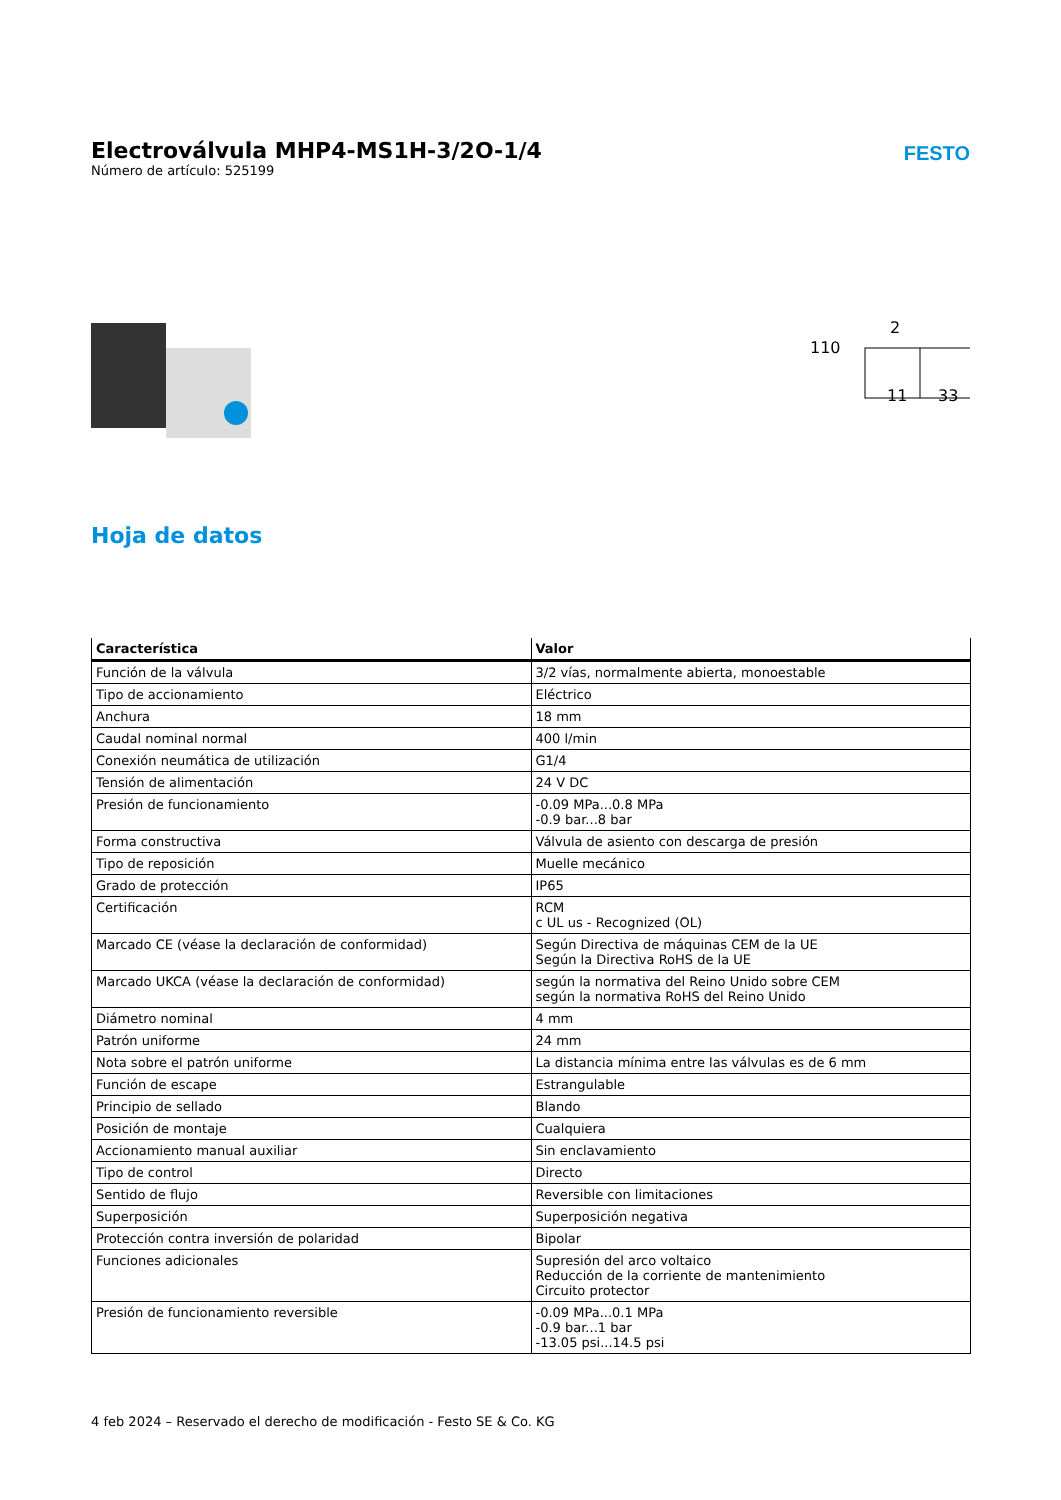Electroválvula MHP4-MS1H-3/2O-1/4
Número de artículo: 525199
FESTO
110
2
11
33
Hoja de datos
| Característica | Valor |
| --- | --- |
| Función de la válvula | 3/2 vías, normalmente abierta, monoestable |
| Tipo de accionamiento | Eléctrico |
| Anchura | 18 mm |
| Caudal nominal normal | 400 l/min |
| Conexión neumática de utilización | G1/4 |
| Tensión de alimentación | 24 V DC |
| Presión de funcionamiento | -0.09 MPa...0.8 MPa -0.9 bar...8 bar |
| Forma constructiva | Válvula de asiento con descarga de presión |
| Tipo de reposición | Muelle mecánico |
| Grado de protección | IP65 |
| Certificación | RCM c UL us - Recognized (OL) |
| Marcado CE (véase la declaración de conformidad) | Según Directiva de máquinas CEM de la UE Según la Directiva RoHS de la UE |
| Marcado UKCA (véase la declaración de conformidad) | según la normativa del Reino Unido sobre CEM según la normativa RoHS del Reino Unido |
| Diámetro nominal | 4 mm |
| Patrón uniforme | 24 mm |
| Nota sobre el patrón uniforme | La distancia mínima entre las válvulas es de 6 mm |
| Función de escape | Estrangulable |
| Principio de sellado | Blando |
| Posición de montaje | Cualquiera |
| Accionamiento manual auxiliar | Sin enclavamiento |
| Tipo de control | Directo |
| Sentido de flujo | Reversible con limitaciones |
| Superposición | Superposición negativa |
| Protección contra inversión de polaridad | Bipolar |
| Funciones adicionales | Supresión del arco voltaico Reducción de la corriente de mantenimiento Circuito protector |
| Presión de funcionamiento reversible | -0.09 MPa...0.1 MPa -0.9 bar...1 bar -13.05 psi...14.5 psi |
4 feb 2024 – Reservado el derecho de modificación - Festo SE & Co. KG